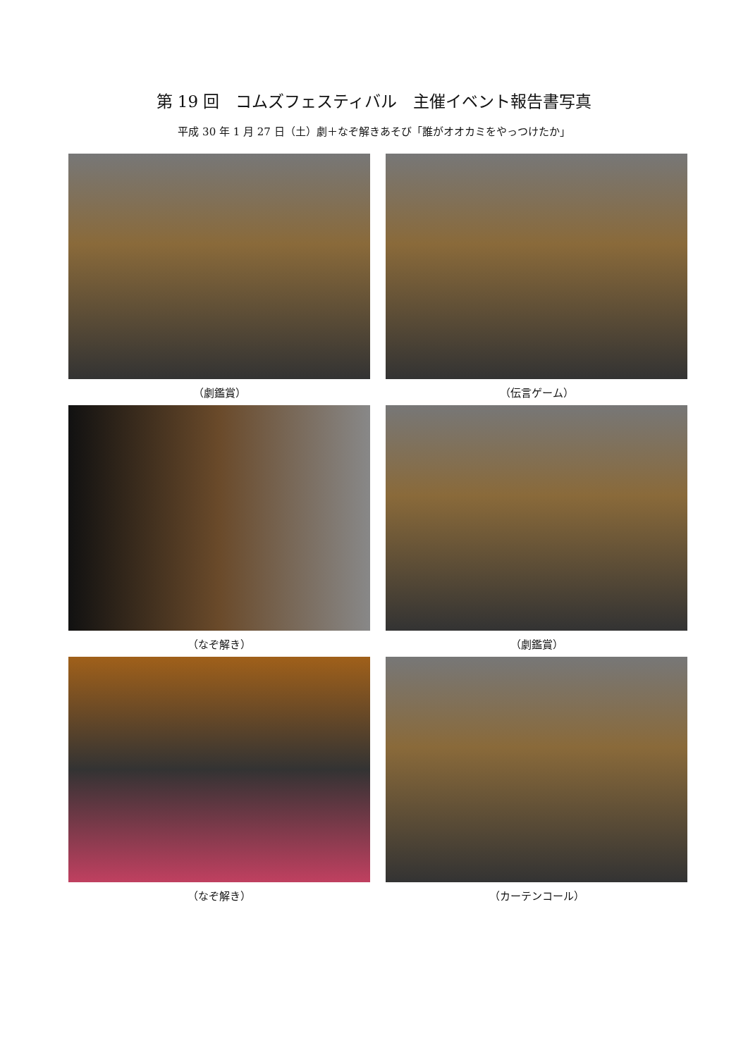第 19 回　コムズフェスティバル　主催イベント報告書写真
平成 30 年 1 月 27 日（土）劇＋なぞ解きあそび「誰がオオカミをやっつけたか」
（劇鑑賞）
（伝言ゲーム）
（なぞ解き）
（劇鑑賞）
（なぞ解き）
（カーテンコール）